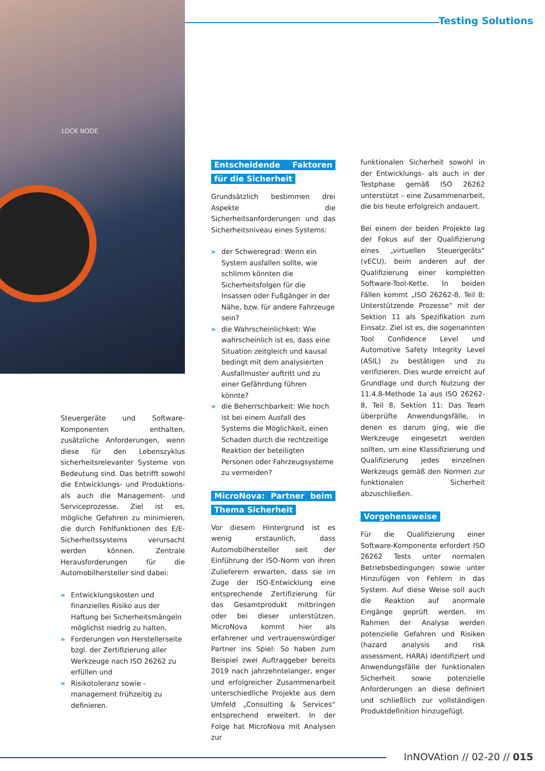Testing Solutions
LOCK NODE
Steuergeräte und Software-Komponenten enthalten, zusätzliche Anforderungen, wenn diese für den Lebenszyklus sicherheitsrelevanter Systeme von Bedeutung sind. Das betrifft sowohl die Entwicklungs- und Produktions- als auch die Management- und Serviceprozesse. Ziel ist es, mögliche Gefahren zu minimieren, die durch Fehlfunktionen des E/E-Sicherheitssystems verursacht werden können. Zentrale Herausforderungen für die Automobilhersteller sind dabei:
» Entwicklungskosten und finanzielles Risiko aus der Haftung bei Sicherheitsmängeln möglichst niedrig zu halten,
» Forderungen von Herstellerseite bzgl. der Zertifizierung aller Werkzeuge nach ISO 26262 zu erfüllen und
» Risikotoleranz sowie -management frühzeitig zu definieren.
Entscheidende Faktoren für die Sicherheit
Grundsätzlich bestimmen drei Aspekte die Sicherheitsanforderungen und das Sicherheitsniveau eines Systems:
» der Schweregrad: Wenn ein System ausfallen sollte, wie schlimm könnten die Sicherheitsfolgen für die Insassen oder Fußgänger in der Nähe, bzw. für andere Fahrzeuge sein?
» die Wahrscheinlichkeit: Wie wahrscheinlich ist es, dass eine Situation zeitgleich und kausal bedingt mit dem analysierten Ausfallmuster auftritt und zu einer Gefährdung führen könnte?
» die Beherrschbarkeit: Wie hoch ist bei einem Ausfall des Systems die Möglichkeit, einen Schaden durch die rechtzeitige Reaktion der beteiligten Personen oder Fahrzeugsysteme zu vermeiden?
MicroNova: Partner beim Thema Sicherheit
Vor diesem Hintergrund ist es wenig erstaunlich, dass Automobilhersteller seit der Einführung der ISO-Norm von ihren Zulieferern erwarten, dass sie im Zuge der ISO-Entwicklung eine entsprechende Zertifizierung für das Gesamtprodukt mitbringen oder bei dieser unterstützen. MicroNova kommt hier als erfahrener und vertrauenswürdiger Partner ins Spiel: So haben zum Beispiel zwei Auftraggeber bereits 2019 nach jahrzehntelanger, enger und erfolgreicher Zusammenarbeit unterschiedliche Projekte aus dem Umfeld „Consulting & Services“ entsprechend erweitert. In der Folge hat MicroNova mit Analysen zur
funktionalen Sicherheit sowohl in der Entwicklungs- als auch in der Testphase gemäß ISO 26262 unterstützt – eine Zusammenarbeit, die bis heute erfolgreich andauert.
Bei einem der beiden Projekte lag der Fokus auf der Qualifizierung eines „virtuellen Steuergeräts“ (vECU), beim anderen auf der Qualifizierung einer kompletten Software-Tool-Kette. In beiden Fällen kommt „ISO 26262-8, Teil 8: Unterstützende Prozesse“ mit der Sektion 11 als Spezifikation zum Einsatz. Ziel ist es, die sogenannten Tool Confidence Level und Automotive Safety Integrity Level (ASIL) zu bestätigen und zu verifizieren. Dies wurde erreicht auf Grundlage und durch Nutzung der 11.4.8-Methode 1a aus ISO 26262-8, Teil 8, Sektion 11: Das Team überprüfte Anwendungsfälle, in denen es darum ging, wie die Werkzeuge eingesetzt werden sollten, um eine Klassifizierung und Qualifizierung jedes einzelnen Werkzeugs gemäß den Normen zur funktionalen Sicherheit abzuschließen.
Vorgehensweise
Für die Qualifizierung einer Software-Komponente erfordert ISO 26262 Tests unter normalen Betriebsbedingungen sowie unter Hinzufügen von Fehlern in das System. Auf diese Weise soll auch die Reaktion auf anormale Eingänge geprüft werden. Im Rahmen der Analyse werden potenzielle Gefahren und Risiken (hazard analysis and risk assessment, HARA) identifiziert und Anwendungsfälle der funktionalen Sicherheit sowie potenzielle Anforderungen an diese definiert und schließlich zur vollständigen Produktdefinition hinzugefügt.
InNOVAtion // 02-20 // 015